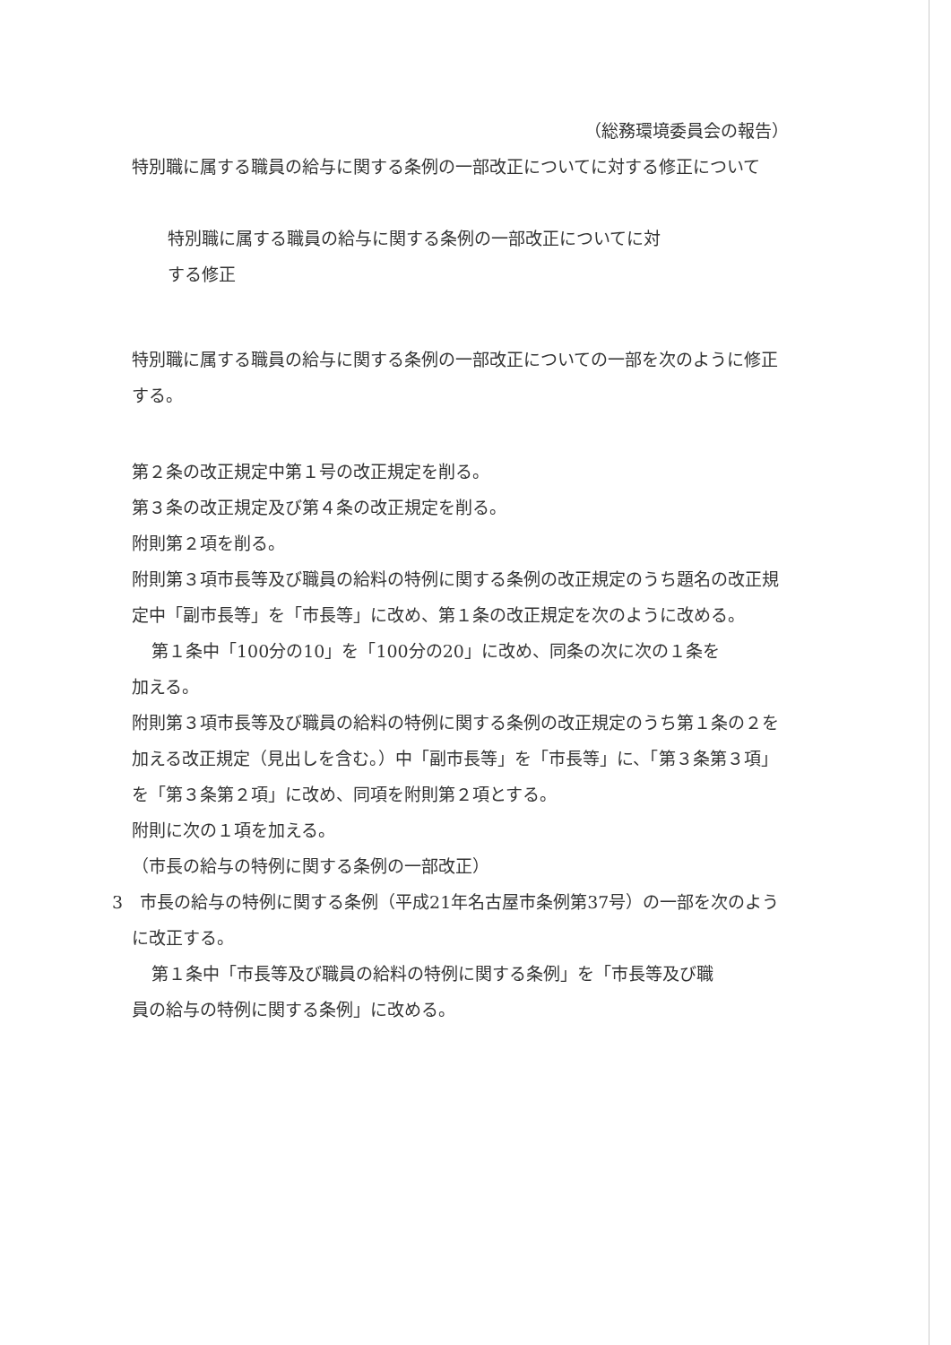（総務環境委員会の報告）
特別職に属する職員の給与に関する条例の一部改正についてに対する修正について
特別職に属する職員の給与に関する条例の一部改正についてに対する修正
特別職に属する職員の給与に関する条例の一部改正についての一部を次のように修正する。
第２条の改正規定中第１号の改正規定を削る。
第３条の改正規定及び第４条の改正規定を削る。
附則第２項を削る。
附則第３項市長等及び職員の給料の特例に関する条例の改正規定のうち題名の改正規定中「副市長等」を「市長等」に改め、第１条の改正規定を次のように改める。
第１条中「100分の10」を「100分の20」に改め、同条の次に次の１条を
加える。
附則第３項市長等及び職員の給料の特例に関する条例の改正規定のうち第１条の２を加える改正規定（見出しを含む。）中「副市長等」を「市長等」に、「第３条第３項」を「第３条第２項」に改め、同項を附則第２項とする。
附則に次の１項を加える。
（市長の給与の特例に関する条例の一部改正）
3　市長の給与の特例に関する条例（平成21年名古屋市条例第37号）の一部を次のように改正する。
第１条中「市長等及び職員の給料の特例に関する条例」を「市長等及び職
員の給与の特例に関する条例」に改める。